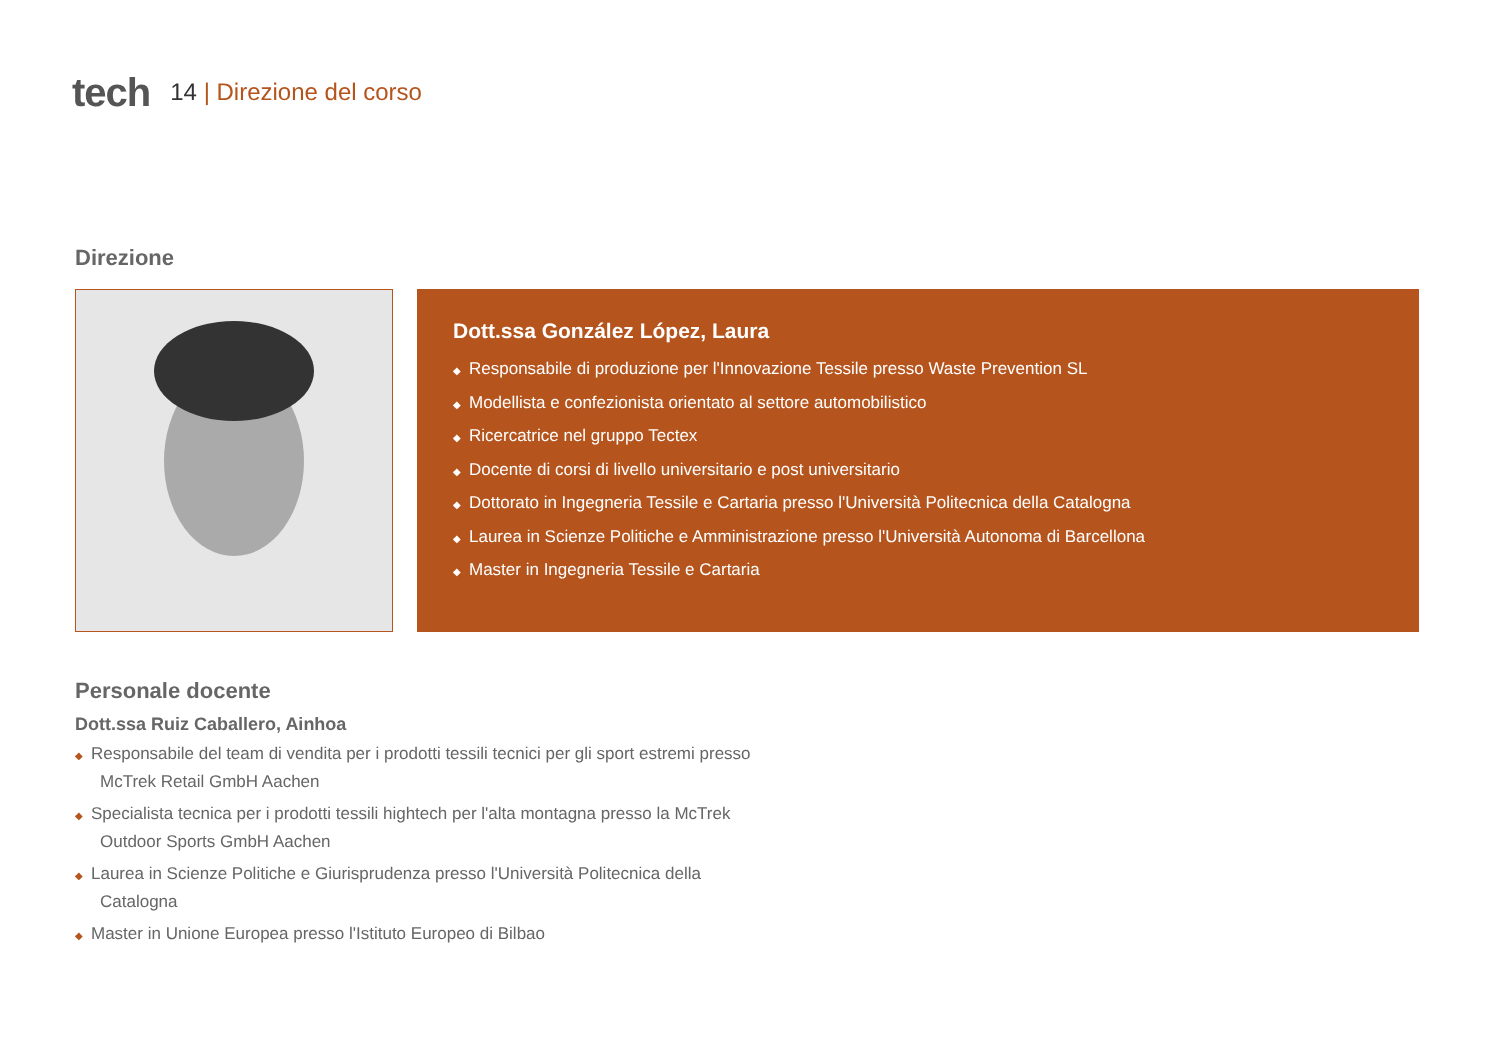tech 14 | Direzione del corso
Direzione
Dott.ssa González López, Laura
◆ Responsabile di produzione per l'Innovazione Tessile presso Waste Prevention SL
◆ Modellista e confezionista orientato al settore automobilistico
◆ Ricercatrice nel gruppo Tectex
◆ Docente di corsi di livello universitario e post universitario
◆ Dottorato in Ingegneria Tessile e Cartaria presso l'Università Politecnica della Catalogna
◆ Laurea in Scienze Politiche e Amministrazione presso l'Università Autonoma di Barcellona
◆ Master in Ingegneria Tessile e Cartaria
Personale docente
Dott.ssa Ruiz Caballero, Ainhoa
◆ Responsabile del team di vendita per i prodotti tessili tecnici per gli sport estremi presso McTrek Retail GmbH Aachen
◆ Specialista tecnica per i prodotti tessili hightech per l'alta montagna presso la McTrek Outdoor Sports GmbH Aachen
◆ Laurea in Scienze Politiche e Giurisprudenza presso l'Università Politecnica della Catalogna
◆ Master in Unione Europea presso l'Istituto Europeo di Bilbao